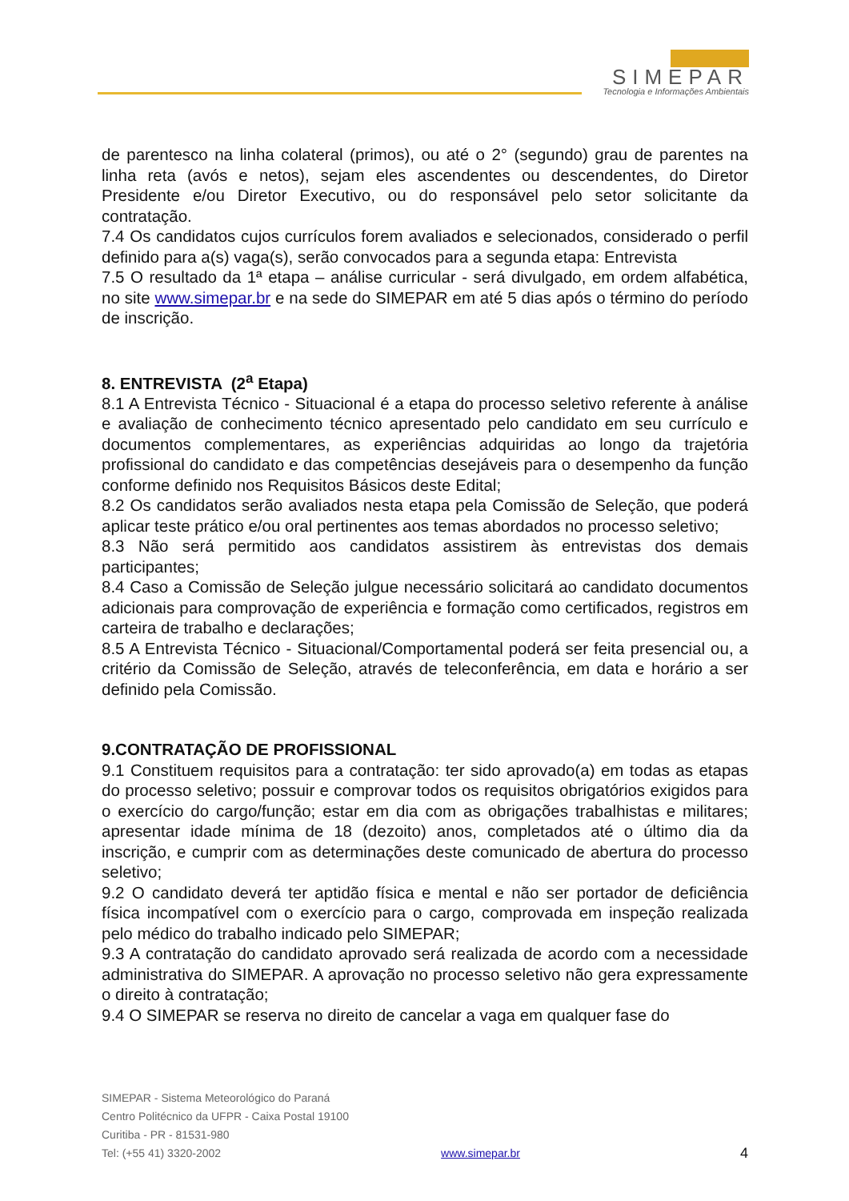SIMEPAR
Tecnologia e Informações Ambientais
de parentesco na linha colateral (primos), ou até o 2° (segundo) grau de parentes na linha reta (avós e netos), sejam eles ascendentes ou descendentes, do Diretor Presidente e/ou Diretor Executivo, ou do responsável pelo setor solicitante da contratação.
7.4 Os candidatos cujos currículos forem avaliados e selecionados, considerado o perfil definido para a(s) vaga(s), serão convocados para a segunda etapa: Entrevista
7.5 O resultado da 1ª etapa – análise curricular - será divulgado, em ordem alfabética, no site www.simepar.br e na sede do SIMEPAR em até 5 dias após o término do período de inscrição.
8. ENTREVISTA (2<sup>a</sup> Etapa)
8.1 A Entrevista Técnico - Situacional é a etapa do processo seletivo referente à análise e avaliação de conhecimento técnico apresentado pelo candidato em seu currículo e documentos complementares, as experiências adquiridas ao longo da trajetória profissional do candidato e das competências desejáveis para o desempenho da função conforme definido nos Requisitos Básicos deste Edital;
8.2 Os candidatos serão avaliados nesta etapa pela Comissão de Seleção, que poderá aplicar teste prático e/ou oral pertinentes aos temas abordados no processo seletivo;
8.3 Não será permitido aos candidatos assistirem às entrevistas dos demais participantes;
8.4 Caso a Comissão de Seleção julgue necessário solicitará ao candidato documentos adicionais para comprovação de experiência e formação como certificados, registros em carteira de trabalho e declarações;
8.5 A Entrevista Técnico - Situacional/Comportamental poderá ser feita presencial ou, a critério da Comissão de Seleção, através de teleconferência, em data e horário a ser definido pela Comissão.
9.CONTRATAÇÃO DE PROFISSIONAL
9.1 Constituem requisitos para a contratação: ter sido aprovado(a) em todas as etapas do processo seletivo; possuir e comprovar todos os requisitos obrigatórios exigidos para o exercício do cargo/função; estar em dia com as obrigações trabalhistas e militares; apresentar idade mínima de 18 (dezoito) anos, completados até o último dia da inscrição, e cumprir com as determinações deste comunicado de abertura do processo seletivo;
9.2 O candidato deverá ter aptidão física e mental e não ser portador de deficiência física incompatível com o exercício para o cargo, comprovada em inspeção realizada pelo médico do trabalho indicado pelo SIMEPAR;
9.3 A contratação do candidato aprovado será realizada de acordo com a necessidade administrativa do SIMEPAR. A aprovação no processo seletivo não gera expressamente o direito à contratação;
9.4 O SIMEPAR se reserva no direito de cancelar a vaga em qualquer fase do
SIMEPAR - Sistema Meteorológico do Paraná
Centro Politécnico da UFPR - Caixa Postal 19100
Curitiba - PR - 81531-980
Tel: (+55 41) 3320-2002 www.simepar.br 4